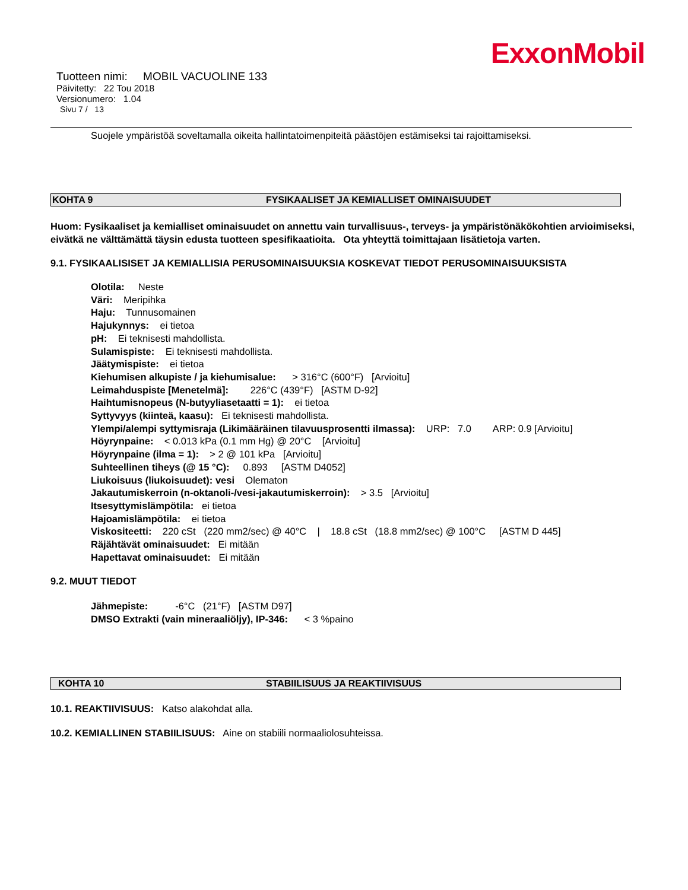ExxonMobil
Tuotteen nimi: MOBIL VACUOLINE 133
Päivitetty: 22 Tou 2018
Versionumero: 1.04
Sivu 7 / 13
Suojele ympäristöä soveltamalla oikeita hallintatoimenpiteitä päästöjen estämiseksi tai rajoittamiseksi.
KOHTA 9 FYSIKAALISET JA KEMIALLISET OMINAISUUDET
Huom: Fysikaaliset ja kemialliset ominaisuudet on annettu vain turvallisuus-, terveys- ja ympäristönäkökohtien arvioimiseksi, eivätkä ne välttämättä täysin edusta tuotteen spesifikaatioita. Ota yhteyttä toimittajaan lisätietoja varten.
9.1. FYSIKAALISISET JA KEMIALLISIA PERUSOMINAISUUKSIA KOSKEVAT TIEDOT PERUSOMINAISUUKSISTA
Olotila: Neste
Väri: Meripihka
Haju: Tunnusomainen
Hajukynnys: ei tietoa
pH: Ei teknisesti mahdollista.
Sulamispiste: Ei teknisesti mahdollista.
Jäätymispiste: ei tietoa
Kiehumisen alkupiste / ja kiehumisalue: > 316°C (600°F) [Arvioitu]
Leimahduspiste [Menetelmä]: 226°C (439°F) [ASTM D-92]
Haihtumisnopeus (N-butyyliasetaatti = 1): ei tietoa
Syttyvyys (kiinteä, kaasu): Ei teknisesti mahdollista.
Ylempi/alempi syttymisraja (Likimääräinen tilavuusprosentti ilmassa): URP: 7.0 ARP: 0.9 [Arvioitu]
Höyrynpaine: < 0.013 kPa (0.1 mm Hg) @ 20°C [Arvioitu]
Höyrynpaine (ilma = 1): > 2 @ 101 kPa [Arvioitu]
Suhteellinen tiheys (@ 15 °C): 0.893 [ASTM D4052]
Liukoisuus (liukoisuudet): vesi Olematon
Jakautumiskerroin (n-oktanoli-/vesi-jakautumiskerroin): > 3.5 [Arvioitu]
Itsesyttymislämpötila: ei tietoa
Hajoamislämpötila: ei tietoa
Viskositeetti: 220 cSt (220 mm2/sec) @ 40°C | 18.8 cSt (18.8 mm2/sec) @ 100°C [ASTM D 445]
Räjähtävät ominaisuudet: Ei mitään
Hapettavat ominaisuudet: Ei mitään
9.2. MUUT TIEDOT
Jähmepiste: -6°C (21°F) [ASTM D97]
DMSO Extrakti (vain mineraaliöljy), IP-346: < 3 %paino
KOHTA 10 STABIILISUUS JA REAKTIIVISUUS
10.1. REAKTIIVISUUS: Katso alakohdat alla.
10.2. KEMIALLINEN STABIILISUUS: Aine on stabiili normaaliolosuhteissa.